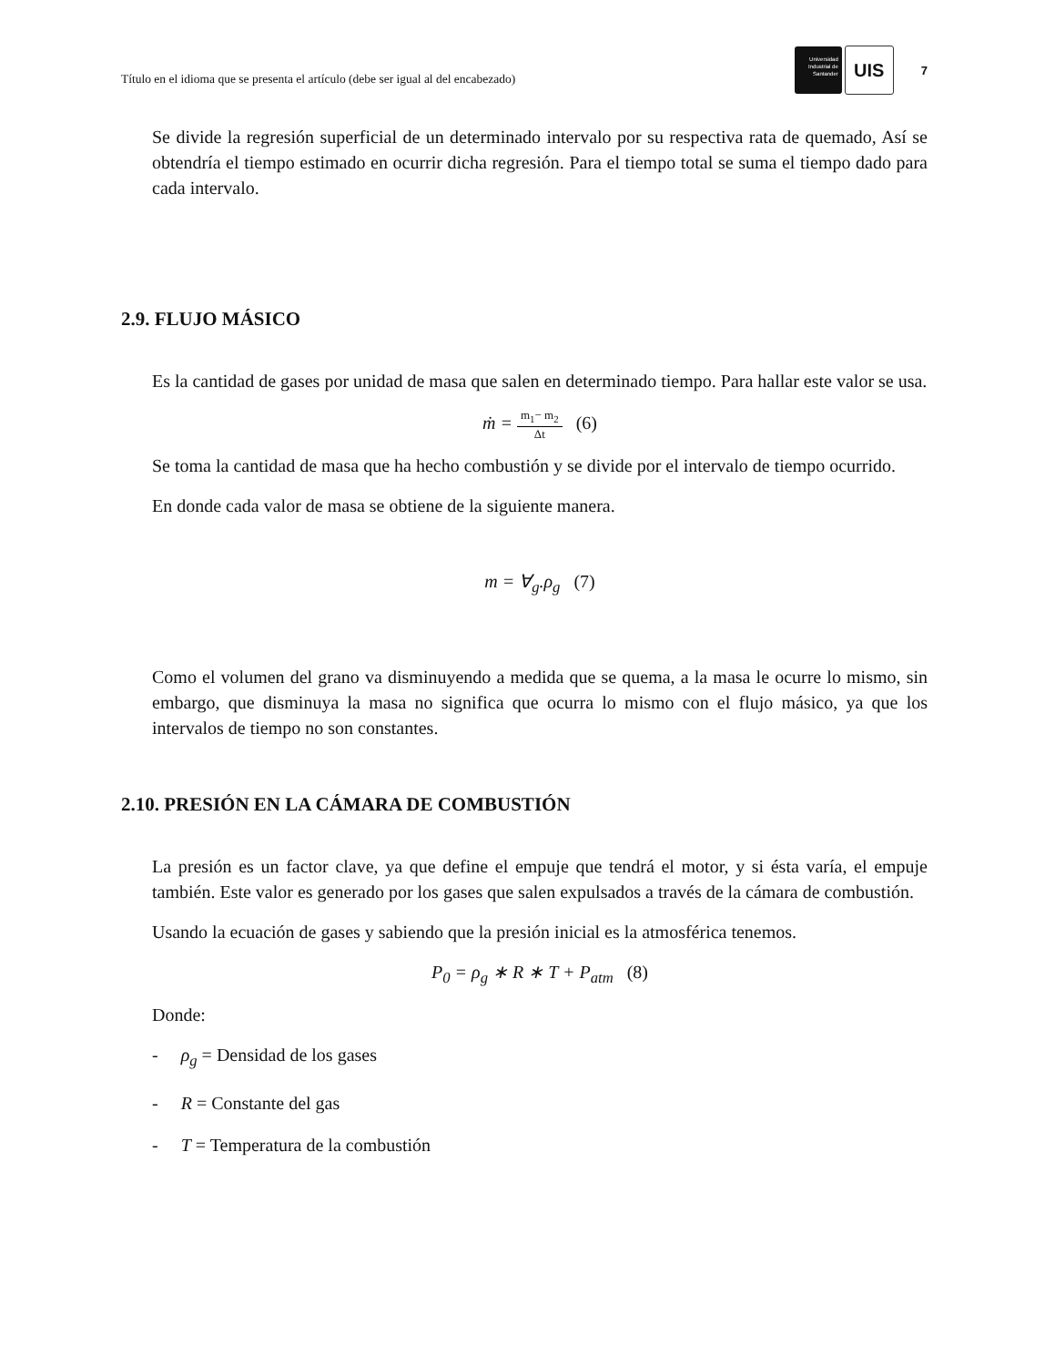Título en el idioma que se presenta el artículo (debe ser igual al del encabezado)
Universidad
Industrial de
Santander
UIS
7
Se divide la regresión superficial de un determinado intervalo por su respectiva rata de quemado, Así se obtendría el tiempo estimado en ocurrir dicha regresión. Para el tiempo total se suma el tiempo dado para cada intervalo.
2.9. FLUJO MÁSICO
Es la cantidad de gases por unidad de masa que salen en determinado tiempo. Para hallar este valor se usa.
ṁ = m<sub>1</sub>− m<sub>2</sub> Δt (6)
Se toma la cantidad de masa que ha hecho combustión y se divide por el intervalo de tiempo ocurrido.
En donde cada valor de masa se obtiene de la siguiente manera.
m = ∀<sub>g</sub>.ρ<sub>g</sub> (7)
Como el volumen del grano va disminuyendo a medida que se quema, a la masa le ocurre lo mismo, sin embargo, que disminuya la masa no significa que ocurra lo mismo con el flujo másico, ya que los intervalos de tiempo no son constantes.
2.10. PRESIÓN EN LA CÁMARA DE COMBUSTIÓN
La presión es un factor clave, ya que define el empuje que tendrá el motor, y si ésta varía, el empuje también. Este valor es generado por los gases que salen expulsados a través de la cámara de combustión.
Usando la ecuación de gases y sabiendo que la presión inicial es la atmosférica tenemos.
P<sub>0</sub> = ρ<sub>g</sub> ∗ R ∗ T + P<sub>atm</sub> (8)
Donde:
- ρ<sub>g</sub> = Densidad de los gases
- R = Constante del gas
- T = Temperatura de la combustión